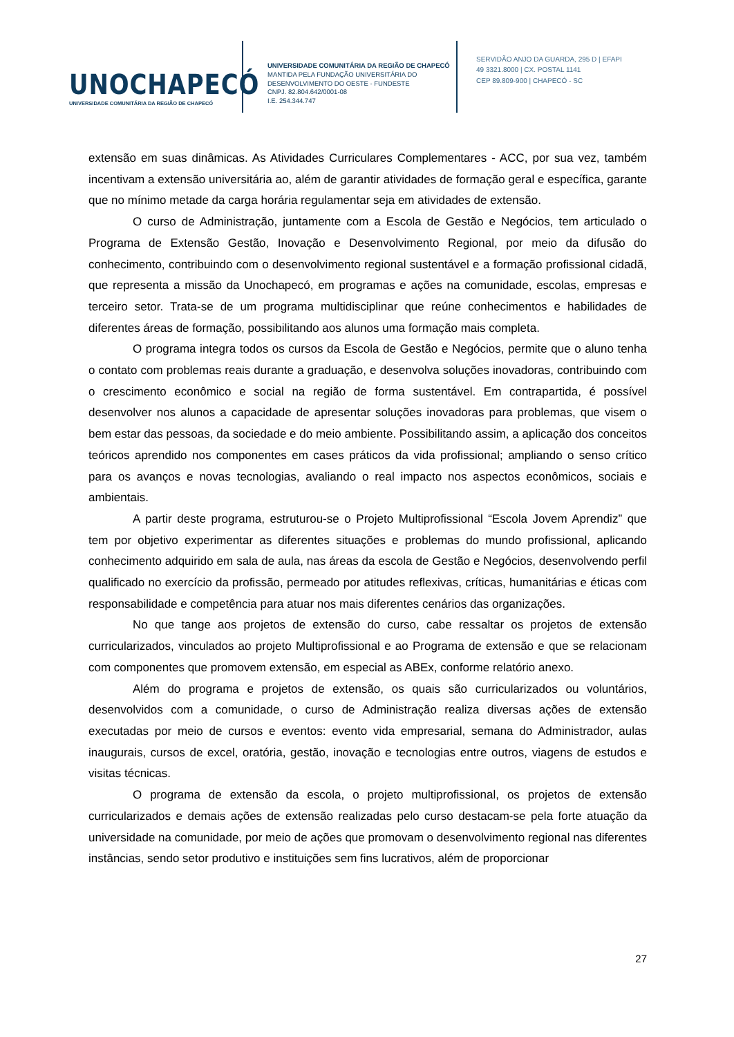UNOCHAPECÓ
UNIVERSIDADE COMUNITÁRIA DA REGIÃO DE CHAPECÓ
UNIVERSIDADE COMUNITÁRIA DA REGIÃO DE CHAPECÓ
MANTIDA PELA FUNDAÇÃO UNIVERSITÁRIA DO
DESENVOLVIMENTO DO OESTE - FUNDESTE
CNPJ. 82.804.642/0001-08
I.E. 254.344.747
SERVIDÃO ANJO DA GUARDA, 295 D | EFAPI
49 3321.8000 | CX. POSTAL 1141
CEP 89.809-900 | CHAPECÓ - SC
extensão em suas dinâmicas. As Atividades Curriculares Complementares - ACC, por sua vez, também incentivam a extensão universitária ao, além de garantir atividades de formação geral e específica, garante que no mínimo metade da carga horária regulamentar seja em atividades de extensão.
O curso de Administração, juntamente com a Escola de Gestão e Negócios, tem articulado o Programa de Extensão Gestão, Inovação e Desenvolvimento Regional, por meio da difusão do conhecimento, contribuindo com o desenvolvimento regional sustentável e a formação profissional cidadã, que representa a missão da Unochapecó, em programas e ações na comunidade, escolas, empresas e terceiro setor. Trata-se de um programa multidisciplinar que reúne conhecimentos e habilidades de diferentes áreas de formação, possibilitando aos alunos uma formação mais completa.
O programa integra todos os cursos da Escola de Gestão e Negócios, permite que o aluno tenha o contato com problemas reais durante a graduação, e desenvolva soluções inovadoras, contribuindo com o crescimento econômico e social na região de forma sustentável. Em contrapartida, é possível desenvolver nos alunos a capacidade de apresentar soluções inovadoras para problemas, que visem o bem estar das pessoas, da sociedade e do meio ambiente. Possibilitando assim, a aplicação dos conceitos teóricos aprendido nos componentes em cases práticos da vida profissional; ampliando o senso crítico para os avanços e novas tecnologias, avaliando o real impacto nos aspectos econômicos, sociais e ambientais.
A partir deste programa, estruturou-se o Projeto Multiprofissional “Escola Jovem Aprendiz” que tem por objetivo experimentar as diferentes situações e problemas do mundo profissional, aplicando conhecimento adquirido em sala de aula, nas áreas da escola de Gestão e Negócios, desenvolvendo perfil qualificado no exercício da profissão, permeado por atitudes reflexivas, críticas, humanitárias e éticas com responsabilidade e competência para atuar nos mais diferentes cenários das organizações.
No que tange aos projetos de extensão do curso, cabe ressaltar os projetos de extensão curricularizados, vinculados ao projeto Multiprofissional e ao Programa de extensão e que se relacionam com componentes que promovem extensão, em especial as ABEx, conforme relatório anexo.
Além do programa e projetos de extensão, os quais são curricularizados ou voluntários, desenvolvidos com a comunidade, o curso de Administração realiza diversas ações de extensão executadas por meio de cursos e eventos: evento vida empresarial, semana do Administrador, aulas inaugurais, cursos de excel, oratória, gestão, inovação e tecnologias entre outros, viagens de estudos e visitas técnicas.
O programa de extensão da escola, o projeto multiprofissional, os projetos de extensão curricularizados e demais ações de extensão realizadas pelo curso destacam-se pela forte atuação da universidade na comunidade, por meio de ações que promovam o desenvolvimento regional nas diferentes instâncias, sendo setor produtivo e instituições sem fins lucrativos, além de proporcionar
27